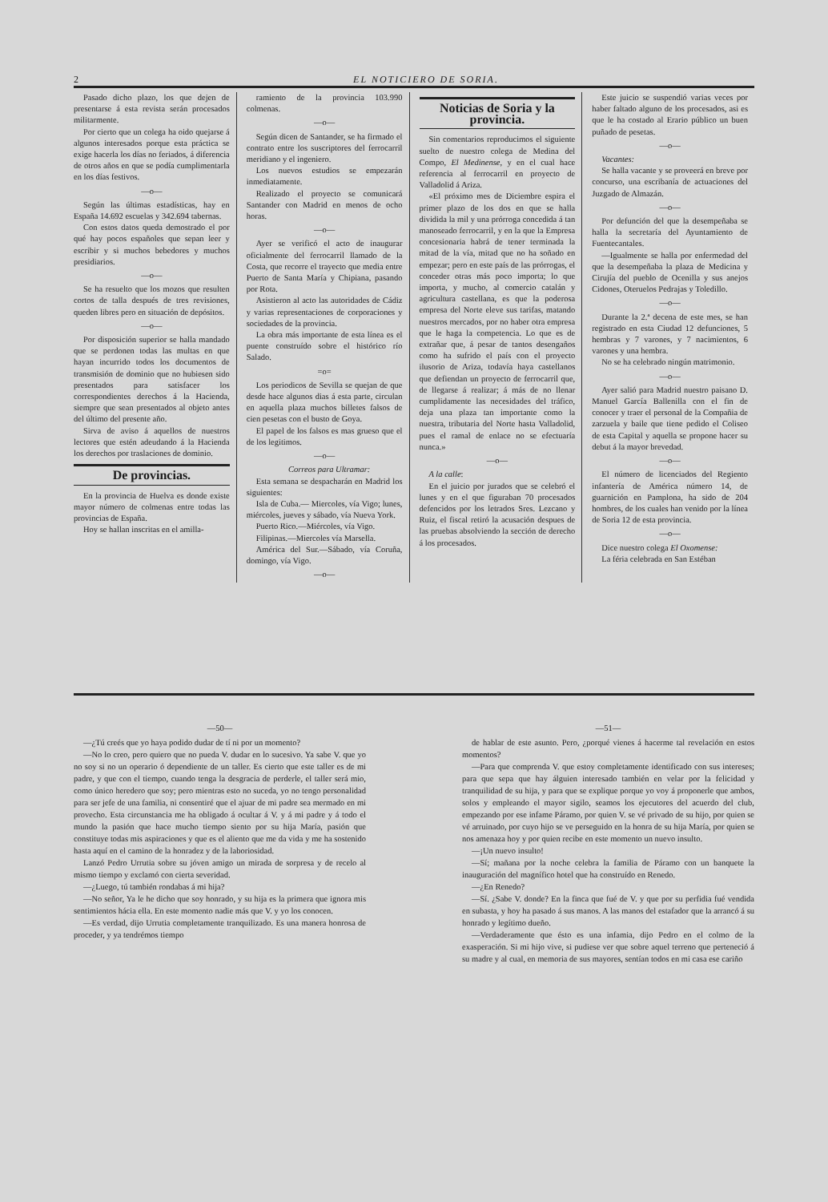2 EL NOTICIERO DE SORIA.
Pasado dicho plazo, los que dejen de presentarse á esta revista serán procesados militarmente.
Por cierto que un colega ha oido quejarse á algunos interesados porque esta práctica se exige hacerla los días no feriados, á diferencia de otros años en que se podía cumplimentarla en los días festivos.
—o—
Según las últimas estadísticas, hay en España 14.692 escuelas y 342.694 tabernas.
Con estos datos queda demostrado el por qué hay pocos españoles que sepan leer y escribir y si muchos bebedores y muchos presidiarios.
—o—
Se ha resuelto que los mozos que resulten cortos de talla después de tres revisiones, queden libres pero en situación de depósitos.
—o—
Por disposición superior se halla mandado que se perdonen todas las multas en que hayan incurrido todos los documentos de transmisión de dominio que no hubiesen sido presentados para satisfacer los correspondientes derechos á la Hacienda, siempre que sean presentados al objeto antes del último del presente año.
Sirva de aviso á aquellos de nuestros lectores que estén adeudando á la Hacienda los derechos por traslaciones de dominio.
De provincias.
En la provincia de Huelva es donde existe mayor número de colmenas entre todas las provincias de España.
Hoy se hallan inscritas en el amilla-
ramiento de la provincia 103.990 colmenas.
—o—
Según dicen de Santander, se ha firmado el contrato entre los suscriptores del ferrocarril meridiano y el ingeniero.
Los nuevos estudios se empezarán inmediatamente.
Realizado el proyecto se comunicará Santander con Madrid en menos de ocho horas.
—o—
Ayer se verificó el acto de inaugurar oficialmente del ferrocarril llamado de la Costa, que recorre el trayecto que media entre Puerto de Santa María y Chipiana, pasando por Rota.
Asistieron al acto las autoridades de Cádiz y varias representaciones de corporaciones y sociedades de la provincia.
La obra más importante de esta línea es el puente construído sobre el histórico río Salado.
=o=
Los periodicos de Sevilla se quejan de que desde hace algunos dias á esta parte, circulan en aquella plaza muchos billetes falsos de cien pesetas con el busto de Goya.
El papel de los falsos es mas grueso que el de los legitimos.
—o—
Correos para Ultramar:
Esta semana se despacharán en Madrid los siguientes:
Isla de Cuba.— Miercoles, vía Vigo; lunes, miércoles, jueves y sábado, vía Nueva York.
Puerto Rico.—Miércoles, vía Vigo.
Filipinas.—Miercoles vía Marsella.
América del Sur.—Sábado, vía Coruña, domingo, vía Vigo.
—o—
Noticias de Soria y la provincia.
Sin comentarios reproducimos el siguiente suelto de nuestro colega de Medina del Compo, El Medinense, y en el cual hace referencia al ferrocarril en proyecto de Valladolid á Ariza.
«El próximo mes de Diciembre espira el primer plazo de los dos en que se halla dividida la mil y una prórroga concedida á tan manoseado ferrocarril, y en la que la Empresa concesionaria habrá de tener terminada la mitad de la vía, mitad que no ha soñado en empezar; pero en este país de las prórrogas, el conceder otras más poco importa; lo que importa, y mucho, al comercio catalán y agricultura castellana, es que la poderosa empresa del Norte eleve sus tarifas, matando nuestros mercados, por no haber otra empresa que le haga la competencia. Lo que es de extrañar que, á pesar de tantos desengaños como ha sufrido el país con el proyecto ilusorio de Ariza, todavía haya castellanos que defiendan un proyecto de ferrocarril que, de llegarse á realizar; á más de no llenar cumplidamente las necesidades del tráfico, deja una plaza tan importante como la nuestra, tributaria del Norte hasta Valladolid, pues el ramal de enlace no se efectuaría nunca.»
—o—
A la calle:
En el juicio por jurados que se celebró el lunes y en el que figuraban 70 procesados defencidos por los letrados Sres. Lezcano y Ruiz, el fiscal retiró la acusación despues de las pruebas absolviendo la sección de derecho á los procesados.
Este juicio se suspendió varias veces por haber faltado alguno de los procesados, asi es que le ha costado al Erario público un buen puñado de pesetas.
—o—
Vacantes:
Se halla vacante y se proveerá en breve por concurso, una escribanía de actuaciones del Juzgado de Almazán.
—o—
Por defunción del que la desempeñaba se halla la secretaría del Ayuntamiento de Fuentecantales.
—Igualmente se halla por enfermedad del que la desempeñaba la plaza de Medicina y Cirujía del pueblo de Ocenilla y sus anejos Cidones, Oteruelos Pedrajas y Toledillo.
—o—
Durante la 2.ª decena de este mes, se han registrado en esta Ciudad 12 defunciones, 5 hembras y 7 varones, y 7 nacimientos, 6 varones y una hembra.
No se ha celebrado ningún matrimonio.
—o—
Ayer salió para Madrid nuestro paisano D. Manuel García Ballenilla con el fin de conocer y traer el personal de la Compañia de zarzuela y baile que tiene pedido el Coliseo de esta Capital y aquella se propone hacer su debut á la mayor brevedad.
—o—
El número de licenciados del Regiento infantería de América número 14, de guarnición en Pamplona, ha sido de 204 hombres, de los cuales han venido por la línea de Soria 12 de esta provincia.
—o—
Dice nuestro colega El Oxomense:
La féria celebrada en San Estéban
—50—
—¿Tú creés que yo haya podido dudar de tí ni por un momento?
—No lo creo, pero quiero que no pueda V. dudar en lo sucesivo. Ya sabe V. que yo no soy si no un operario ó dependiente de un taller. Es cierto que este taller es de mi padre, y que con el tiempo, cuando tenga la desgracia de perderle, el taller será mio, como único heredero que soy; pero mientras esto no suceda, yo no tengo personalidad para ser jefe de una familia, ni consentiré que el ajuar de mi padre sea mermado en mi provecho. Esta circunstancia me ha obligado á ocultar á V. y á mi padre y á todo el mundo la pasión que hace mucho tiempo siento por su hija María, pasión que constituye todas mis aspiraciones y que es el aliento que me da vida y me ha sostenido hasta aquí en el camino de la honradez y de la laboriosidad.
Lanzó Pedro Urrutia sobre su jóven amigo un mirada de sorpresa y de recelo al mismo tiempo y exclamó con cierta severidad.
—¿Luego, tú también rondabas á mi hija?
—No señor, Ya le he dicho que soy honrado, y su hija es la primera que ignora mis sentimientos hácia ella. En este momento nadie más que V. y yo los conocen.
—Es verdad, dijo Urrutia completamente tranquilizado. Es una manera honrosa de proceder, y ya tendrémos tiempo
—51—
de hablar de este asunto. Pero, ¿porqué vienes á hacerme tal revelación en estos momentos?
—Para que comprenda V. que estoy completamente identificado con sus intereses; para que sepa que hay álguien interesado también en velar por la felicidad y tranquilidad de su hija, y para que se explique porque yo voy á proponerle que ambos, solos y empleando el mayor sigilo, seamos los ejecutores del acuerdo del club, empezando por ese infame Páramo, por quien V. se vé privado de su hijo, por quien se vé arruinado, por cuyo hijo se ve perseguido en la honra de su hija María, por quien se nos amenaza hoy y por quien recibe en este momento un nuevo insulto.
—¡Un nuevo insulto!
—Sí; mañana por la noche celebra la familia de Páramo con un banquete la inauguración del magnífico hotel que ha construído en Renedo.
—¿En Renedo?
—Sí. ¿Sabe V. donde? En la finca que fué de V. y que por su perfidia fué vendida en subasta, y hoy ha pasado á sus manos. A las manos del estafador que la arrancó á su honrado y legítimo dueño.
—Verdaderamente que ésto es una infamia, dijo Pedro en el colmo de la exasperación. Si mi hijo vive, si pudiese ver que sobre aquel terreno que perteneció á su madre y al cual, en memoria de sus mayores, sentían todos en mi casa ese cariño